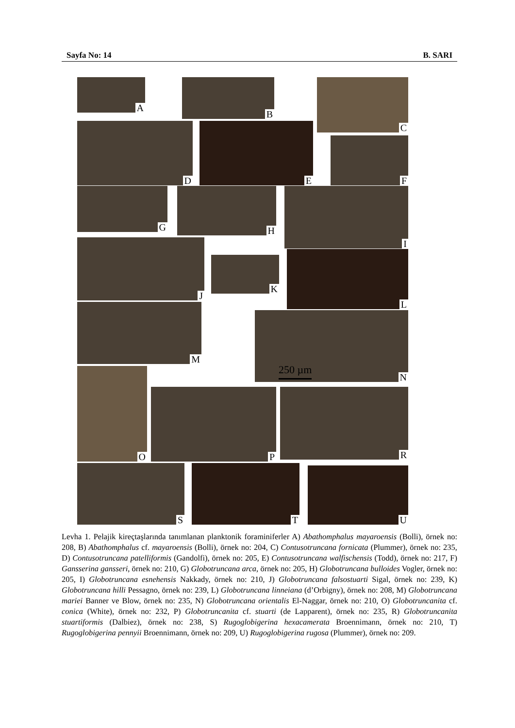Sayfa No: 14 B. SARI
A B C
D E
F
G H I
J
K
L
M
N
250 µm
O
P R
S T U
Levha 1. Pelajik kireçtaşlarında tanımlanan planktonik foraminiferler A) Abathomphalus mayaroensis (Bolli), örnek no: 208, B) Abathomphalus cf. mayaroensis (Bolli), örnek no: 204, C) Contusotruncana fornicata (Plummer), örnek no: 235, D) Contusotruncana patelliformis (Gandolfi), örnek no: 205, E) Contusotruncana walfischensis (Todd), örnek no: 217, F) Gansserina gansseri, örnek no: 210, G) Globotruncana arca, örnek no: 205, H) Globotruncana bulloides Vogler, örnek no: 205, I) Globotruncana esnehensis Nakkady, örnek no: 210, J) Globotruncana falsostuarti Sigal, örnek no: 239, K) Globotruncana hilli Pessagno, örnek no: 239, L) Globotruncana linneiana (d’Orbigny), örnek no: 208, M) Globotruncana mariei Banner ve Blow, örnek no: 235, N) Globotruncana orientalis El-Naggar, örnek no: 210, O) Globotruncanita cf. conica (White), örnek no: 232, P) Globotruncanita cf. stuarti (de Lapparent), örnek no: 235, R) Globotruncanita stuartiformis (Dalbiez), örnek no: 238, S) Rugoglobigerina hexacamerata Broennimann, örnek no: 210, T) Rugoglobigerina pennyii Broennimann, örnek no: 209, U) Rugoglobigerina rugosa (Plummer), örnek no: 209.